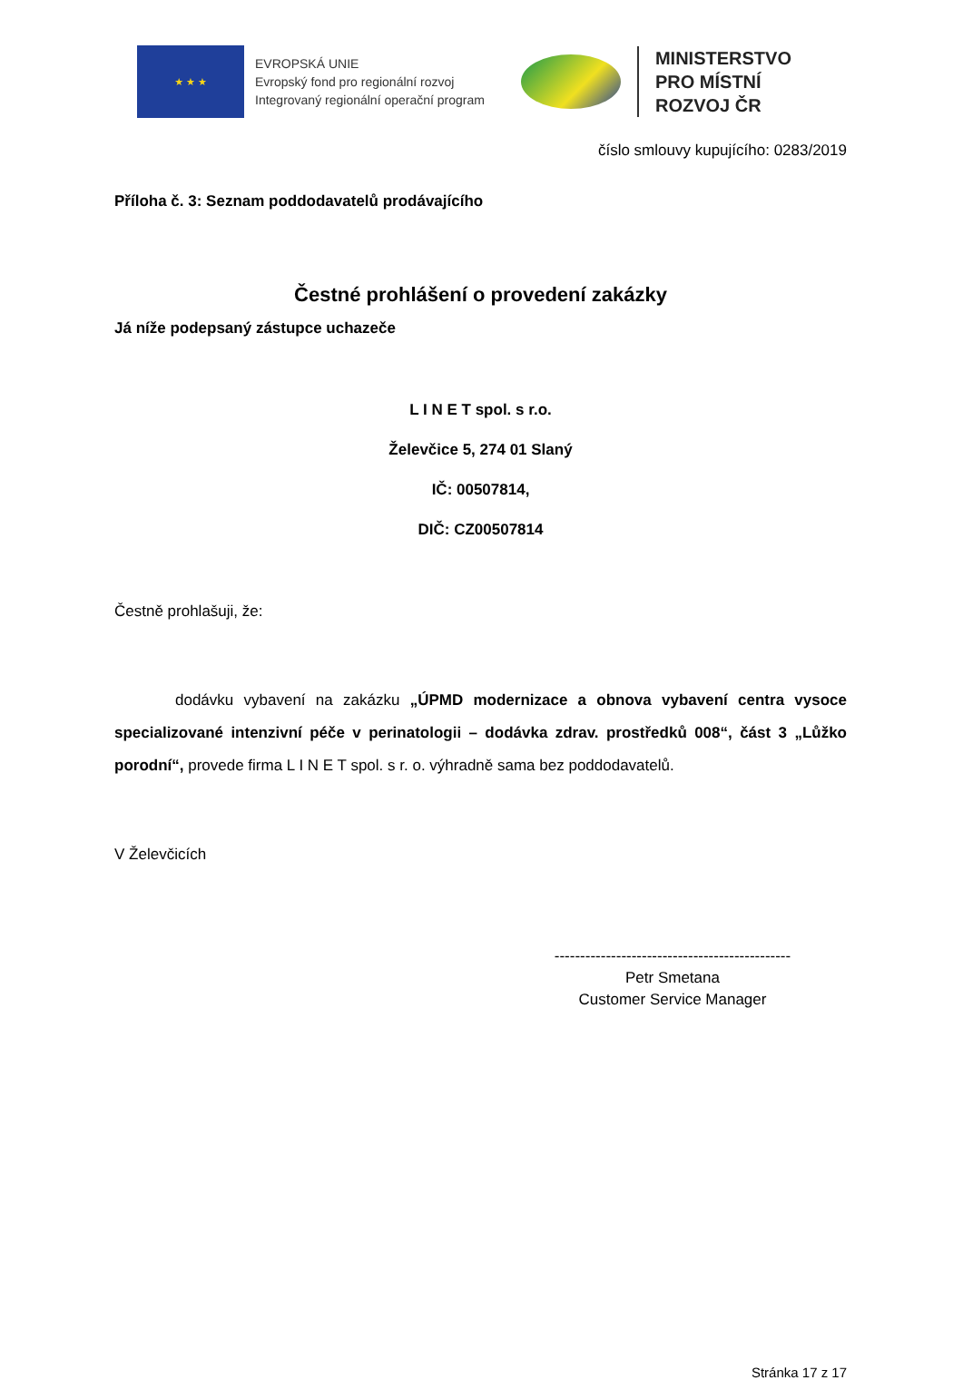★ ★ ★
EVROPSKÁ UNIE
Evropský fond pro regionální rozvoj
Integrovaný regionální operační program
MINISTERSTVO
PRO MÍSTNÍ
ROZVOJ ČR
číslo smlouvy kupujícího: 0283/2019
Příloha č. 3: Seznam poddodavatelů prodávajícího
Čestné prohlášení o provedení zakázky
Já níže podepsaný zástupce uchazeče
L I N E T spol. s r.o.
Želevčice 5, 274 01 Slaný
IČ: 00507814,
DIČ: CZ00507814
Čestně prohlašuji, že:
dodávku vybavení na zakázku „ÚPMD modernizace a obnova vybavení centra vysoce specializované intenzivní péče v perinatologii – dodávka zdrav. prostředků 008“, část 3 „Lůžko porodní“, provede firma L I N E T spol. s r. o. výhradně sama bez poddodavatelů.
V Želevčicích
----------------------------------------------
Petr Smetana
Customer Service Manager
Stránka 17 z 17